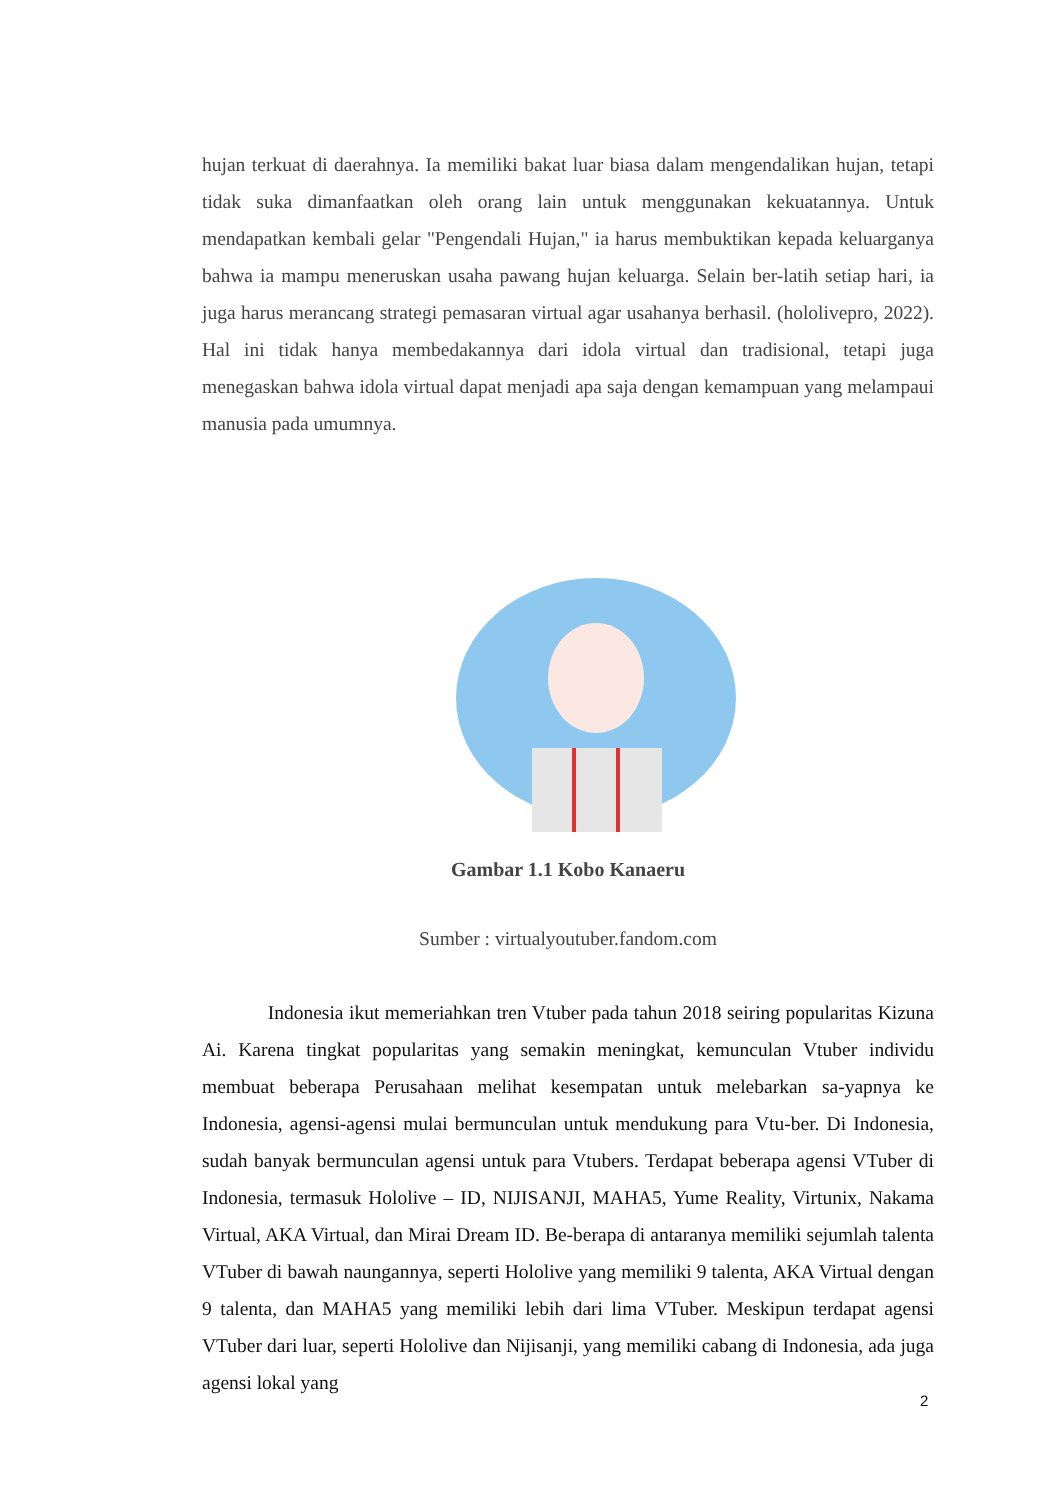hujan terkuat di daerahnya. Ia memiliki bakat luar biasa dalam mengendalikan hujan, tetapi tidak suka dimanfaatkan oleh orang lain untuk menggunakan kekuatannya. Untuk mendapatkan kembali gelar "Pengendali Hujan," ia harus membuktikan kepada keluarganya bahwa ia mampu meneruskan usaha pawang hujan keluarga. Selain ber-latih setiap hari, ia juga harus merancang strategi pemasaran virtual agar usahanya berhasil. (hololivepro, 2022). Hal ini tidak hanya membedakannya dari idola virtual dan tradisional, tetapi juga menegaskan bahwa idola virtual dapat menjadi apa saja dengan kemampuan yang melampaui manusia pada umumnya.
Gambar 1.1 Kobo Kanaeru
Sumber : virtualyoutuber.fandom.com
Indonesia ikut memeriahkan tren Vtuber pada tahun 2018 seiring popularitas Kizuna Ai. Karena tingkat popularitas yang semakin meningkat, kemunculan Vtuber individu membuat beberapa Perusahaan melihat kesempatan untuk melebarkan sa-yapnya ke Indonesia, agensi-agensi mulai bermunculan untuk mendukung para Vtu-ber. Di Indonesia, sudah banyak bermunculan agensi untuk para Vtubers. Terdapat beberapa agensi VTuber di Indonesia, termasuk Hololive – ID, NIJISANJI, MAHA5, Yume Reality, Virtunix, Nakama Virtual, AKA Virtual, dan Mirai Dream ID. Be-berapa di antaranya memiliki sejumlah talenta VTuber di bawah naungannya, seperti Hololive yang memiliki 9 talenta, AKA Virtual dengan 9 talenta, dan MAHA5 yang memiliki lebih dari lima VTuber. Meskipun terdapat agensi VTuber dari luar, seperti Hololive dan Nijisanji, yang memiliki cabang di Indonesia, ada juga agensi lokal yang
2